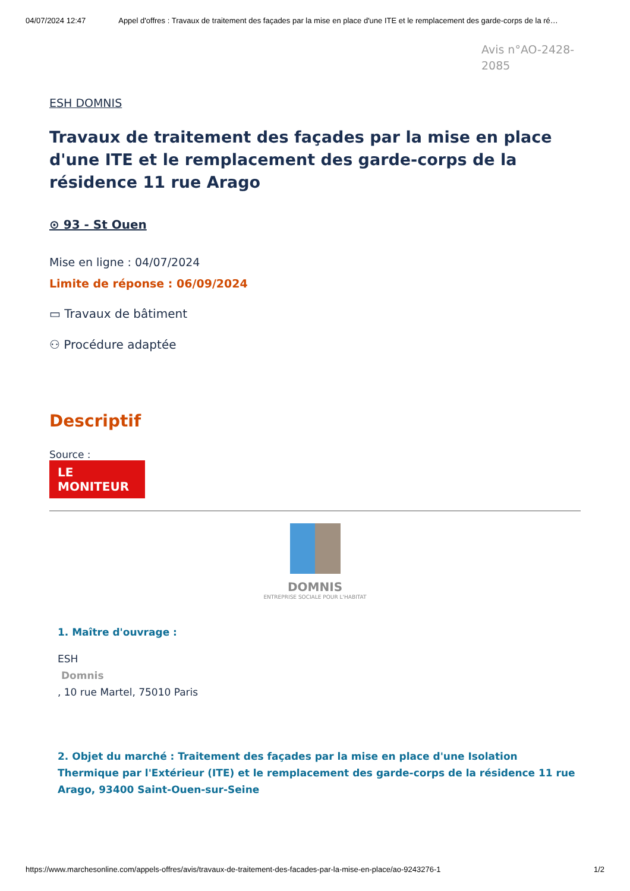04/07/2024 12:47 Appel d'offres : Travaux de traitement des façades par la mise en place d'une ITE et le remplacement des garde-corps de la ré…
Avis n°AO-2428-2085
ESH DOMNIS
Travaux de traitement des façades par la mise en place d'une ITE et le remplacement des garde-corps de la résidence 11 rue Arago
⊙ 93 - St Ouen
Mise en ligne : 04/07/2024
Limite de réponse : 06/09/2024
▭ Travaux de bâtiment
⚇ Procédure adaptée
Descriptif
Source :
LE MONITEUR
DOMNIS
ENTREPRISE SOCIALE POUR L'HABITAT
1. Maître d'ouvrage :
ESH
Domnis
, 10 rue Martel, 75010 Paris
2. Objet du marché : Traitement des façades par la mise en place d'une Isolation Thermique par l'Extérieur (ITE) et le remplacement des garde-corps de la résidence 11 rue Arago, 93400 Saint-Ouen-sur-Seine
https://www.marchesonline.com/appels-offres/avis/travaux-de-traitement-des-facades-par-la-mise-en-place/ao-9243276-1 1/2